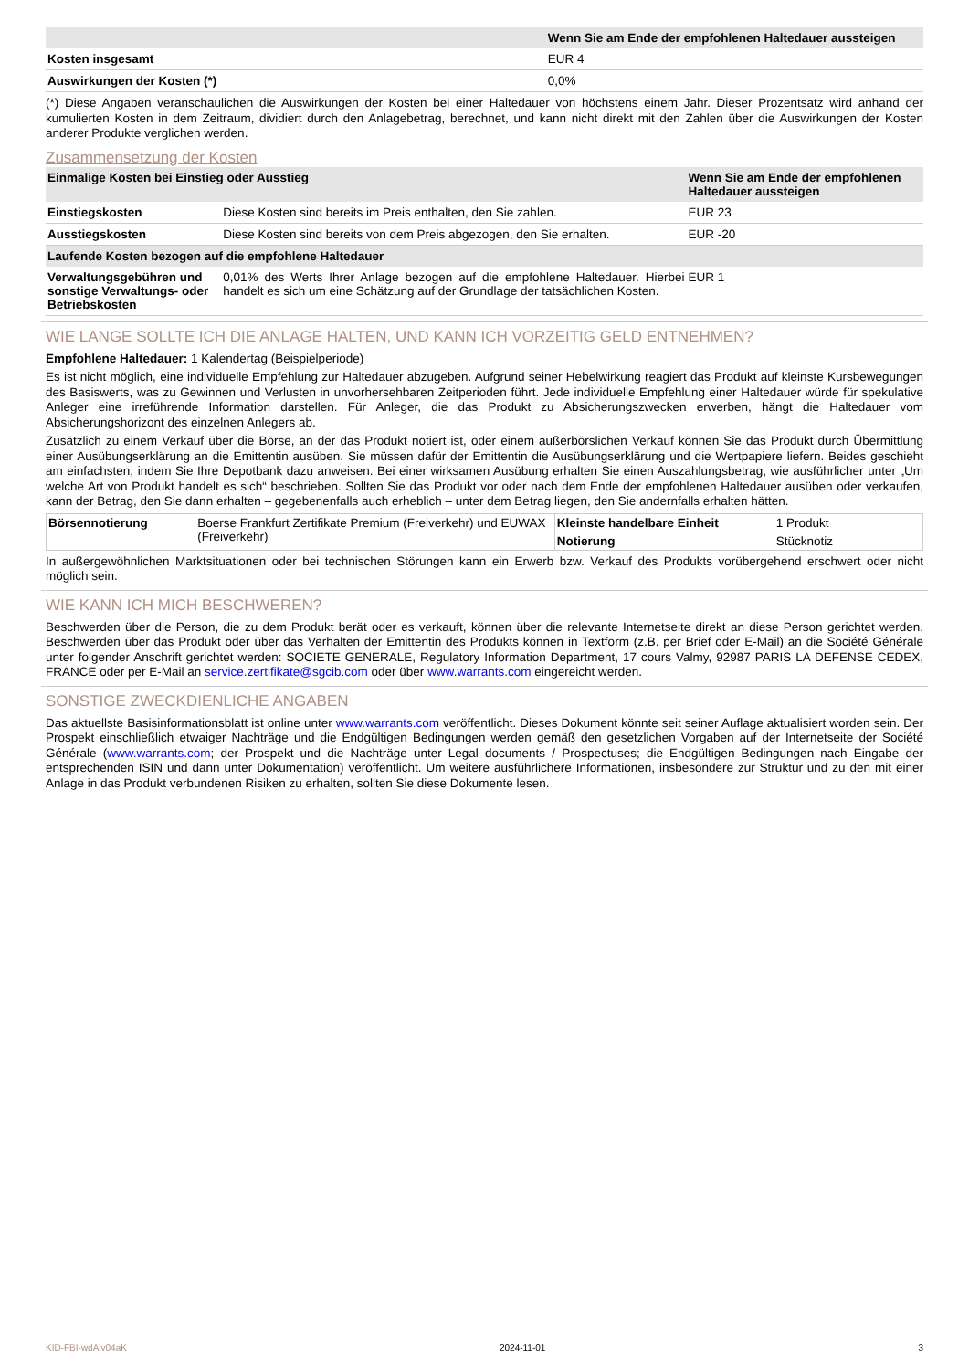| | Wenn Sie am Ende der empfohlenen Haltedauer aussteigen |
| --- | --- |
| Kosten insgesamt | EUR 4 |
| Auswirkungen der Kosten (*) | 0,0% |
(*) Diese Angaben veranschaulichen die Auswirkungen der Kosten bei einer Haltedauer von höchstens einem Jahr. Dieser Prozentsatz wird anhand der kumulierten Kosten in dem Zeitraum, dividiert durch den Anlagebetrag, berechnet, und kann nicht direkt mit den Zahlen über die Auswirkungen der Kosten anderer Produkte verglichen werden.
Zusammensetzung der Kosten
| Einmalige Kosten bei Einstieg oder Ausstieg | | Wenn Sie am Ende der empfohlenen Haltedauer aussteigen |
| --- | --- | --- |
| Einstiegskosten | Diese Kosten sind bereits im Preis enthalten, den Sie zahlen. | EUR 23 |
| Ausstiegskosten | Diese Kosten sind bereits von dem Preis abgezogen, den Sie erhalten. | EUR -20 |
| Laufende Kosten bezogen auf die empfohlene Haltedauer | | |
| Verwaltungsgebühren und sonstige Verwaltungs- oder Betriebskosten | 0,01% des Werts Ihrer Anlage bezogen auf die empfohlene Haltedauer. Hierbei handelt es sich um eine Schätzung auf der Grundlage der tatsächlichen Kosten. | EUR 1 |
WIE LANGE SOLLTE ICH DIE ANLAGE HALTEN, UND KANN ICH VORZEITIG GELD ENTNEHMEN?
Empfohlene Haltedauer: 1 Kalendertag (Beispielperiode)
Es ist nicht möglich, eine individuelle Empfehlung zur Haltedauer abzugeben. Aufgrund seiner Hebelwirkung reagiert das Produkt auf kleinste Kursbewegungen des Basiswerts, was zu Gewinnen und Verlusten in unvorhersehbaren Zeitperioden führt. Jede individuelle Empfehlung einer Haltedauer würde für spekulative Anleger eine irreführende Information darstellen. Für Anleger, die das Produkt zu Absicherungszwecken erwerben, hängt die Haltedauer vom Absicherungshorizont des einzelnen Anlegers ab.
Zusätzlich zu einem Verkauf über die Börse, an der das Produkt notiert ist, oder einem außerbörslichen Verkauf können Sie das Produkt durch Übermittlung einer Ausübungserklärung an die Emittentin ausüben. Sie müssen dafür der Emittentin die Ausübungserklärung und die Wertpapiere liefern. Beides geschieht am einfachsten, indem Sie Ihre Depotbank dazu anweisen. Bei einer wirksamen Ausübung erhalten Sie einen Auszahlungsbetrag, wie ausführlicher unter „Um welche Art von Produkt handelt es sich“ beschrieben. Sollten Sie das Produkt vor oder nach dem Ende der empfohlenen Haltedauer ausüben oder verkaufen, kann der Betrag, den Sie dann erhalten – gegebenenfalls auch erheblich – unter dem Betrag liegen, den Sie andernfalls erhalten hätten.
| Börsennotierung | Boerse Frankfurt Zertifikate Premium (Freiverkehr) und EUWAX (Freiverkehr) | Kleinste handelbare Einheit | 1 Produkt |
| | | Notierung | Stücknotiz |
In außergewöhnlichen Marktsituationen oder bei technischen Störungen kann ein Erwerb bzw. Verkauf des Produkts vorübergehend erschwert oder nicht möglich sein.
WIE KANN ICH MICH BESCHWEREN?
Beschwerden über die Person, die zu dem Produkt berät oder es verkauft, können über die relevante Internetseite direkt an diese Person gerichtet werden. Beschwerden über das Produkt oder über das Verhalten der Emittentin des Produkts können in Textform (z.B. per Brief oder E-Mail) an die Société Générale unter folgender Anschrift gerichtet werden: SOCIETE GENERALE, Regulatory Information Department, 17 cours Valmy, 92987 PARIS LA DEFENSE CEDEX, FRANCE oder per E-Mail an service.zertifikate@sgcib.com oder über www.warrants.com eingereicht werden.
SONSTIGE ZWECKDIENLICHE ANGABEN
Das aktuellste Basisinformationsblatt ist online unter www.warrants.com veröffentlicht. Dieses Dokument könnte seit seiner Auflage aktualisiert worden sein. Der Prospekt einschließlich etwaiger Nachträge und die Endgültigen Bedingungen werden gemäß den gesetzlichen Vorgaben auf der Internetseite der Société Générale (www.warrants.com; der Prospekt und die Nachträge unter Legal documents / Prospectuses; die Endgültigen Bedingungen nach Eingabe der entsprechenden ISIN und dann unter Dokumentation) veröffentlicht. Um weitere ausführlichere Informationen, insbesondere zur Struktur und zu den mit einer Anlage in das Produkt verbundenen Risiken zu erhalten, sollten Sie diese Dokumente lesen.
KID-FBI-wdAlv04aK 2024-11-01 3